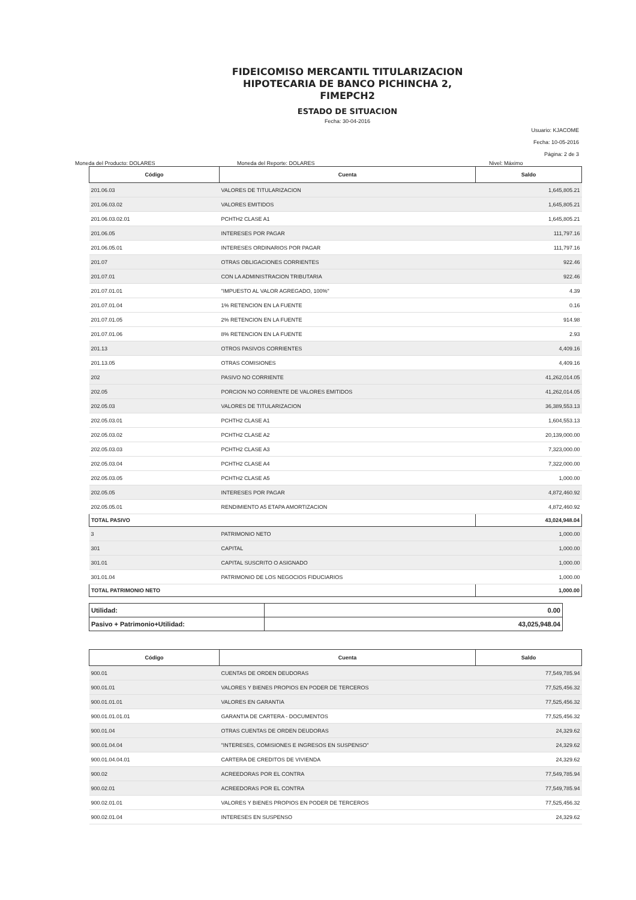FIDEICOMISO MERCANTIL TITULARIZACION
HIPOTECARIA DE BANCO PICHINCHA 2,
FIMEPCH2
ESTADO DE SITUACION
Fecha: 30-04-2016
Usuario: KJACOME
Fecha: 10-05-2016
Página: 2 de 3
Moneda del Producto: DOLARES Moneda del Reporte: DOLARES Nivel: Máximo
| Código | Cuenta | Saldo |
| --- | --- | --- |
| 201.06.03 | VALORES DE TITULARIZACION | 1,645,805.21 |
| 201.06.03.02 | VALORES EMITIDOS | 1,645,805.21 |
| 201.06.03.02.01 | PCHTH2 CLASE A1 | 1,645,805.21 |
| 201.06.05 | INTERESES POR PAGAR | 111,797.16 |
| 201.06.05.01 | INTERESES ORDINARIOS POR PAGAR | 111,797.16 |
| 201.07 | OTRAS OBLIGACIONES CORRIENTES | 922.46 |
| 201.07.01 | CON LA ADMINISTRACION TRIBUTARIA | 922.46 |
| 201.07.01.01 | "IMPUESTO AL VALOR AGREGADO, 100%" | 4.39 |
| 201.07.01.04 | 1% RETENCION EN LA FUENTE | 0.16 |
| 201.07.01.05 | 2% RETENCION EN LA FUENTE | 914.98 |
| 201.07.01.06 | 8% RETENCION EN LA FUENTE | 2.93 |
| 201.13 | OTROS PASIVOS CORRIENTES | 4,409.16 |
| 201.13.05 | OTRAS COMISIONES | 4,409.16 |
| 202 | PASIVO NO CORRIENTE | 41,262,014.05 |
| 202.05 | PORCION NO CORRIENTE DE VALORES EMITIDOS | 41,262,014.05 |
| 202.05.03 | VALORES DE TITULARIZACION | 36,389,553.13 |
| 202.05.03.01 | PCHTH2 CLASE A1 | 1,604,553.13 |
| 202.05.03.02 | PCHTH2 CLASE A2 | 20,139,000.00 |
| 202.05.03.03 | PCHTH2 CLASE A3 | 7,323,000.00 |
| 202.05.03.04 | PCHTH2 CLASE A4 | 7,322,000.00 |
| 202.05.03.05 | PCHTH2 CLASE A5 | 1,000.00 |
| 202.05.05 | INTERESES POR PAGAR | 4,872,460.92 |
| 202.05.05.01 | RENDIMIENTO A5 ETAPA AMORTIZACION | 4,872,460.92 |
| TOTAL PASIVO | | 43,024,948.04 |
| 3 | PATRIMONIO NETO | 1,000.00 |
| 301 | CAPITAL | 1,000.00 |
| 301.01 | CAPITAL SUSCRITO O ASIGNADO | 1,000.00 |
| 301.01.04 | PATRIMONIO DE LOS NEGOCIOS FIDUCIARIOS | 1,000.00 |
| TOTAL PATRIMONIO NETO | | 1,000.00 |
| Utilidad: | 0.00 |
| Pasivo + Patrimonio+Utilidad: | 43,025,948.04 |
| Código | Cuenta | Saldo |
| --- | --- | --- |
| 900.01 | CUENTAS DE ORDEN DEUDORAS | 77,549,785.94 |
| 900.01.01 | VALORES Y BIENES PROPIOS EN PODER DE TERCEROS | 77,525,456.32 |
| 900.01.01.01 | VALORES EN GARANTIA | 77,525,456.32 |
| 900.01.01.01.01 | GARANTIA DE CARTERA - DOCUMENTOS | 77,525,456.32 |
| 900.01.04 | OTRAS CUENTAS DE ORDEN DEUDORAS | 24,329.62 |
| 900.01.04.04 | "INTERESES, COMISIONES E INGRESOS EN SUSPENSO" | 24,329.62 |
| 900.01.04.04.01 | CARTERA DE CREDITOS DE VIVIENDA | 24,329.62 |
| 900.02 | ACREEDORAS POR EL CONTRA | 77,549,785.94 |
| 900.02.01 | ACREEDORAS POR EL CONTRA | 77,549,785.94 |
| 900.02.01.01 | VALORES Y BIENES PROPIOS EN PODER DE TERCEROS | 77,525,456.32 |
| 900.02.01.04 | INTERESES EN SUSPENSO | 24,329.62 |